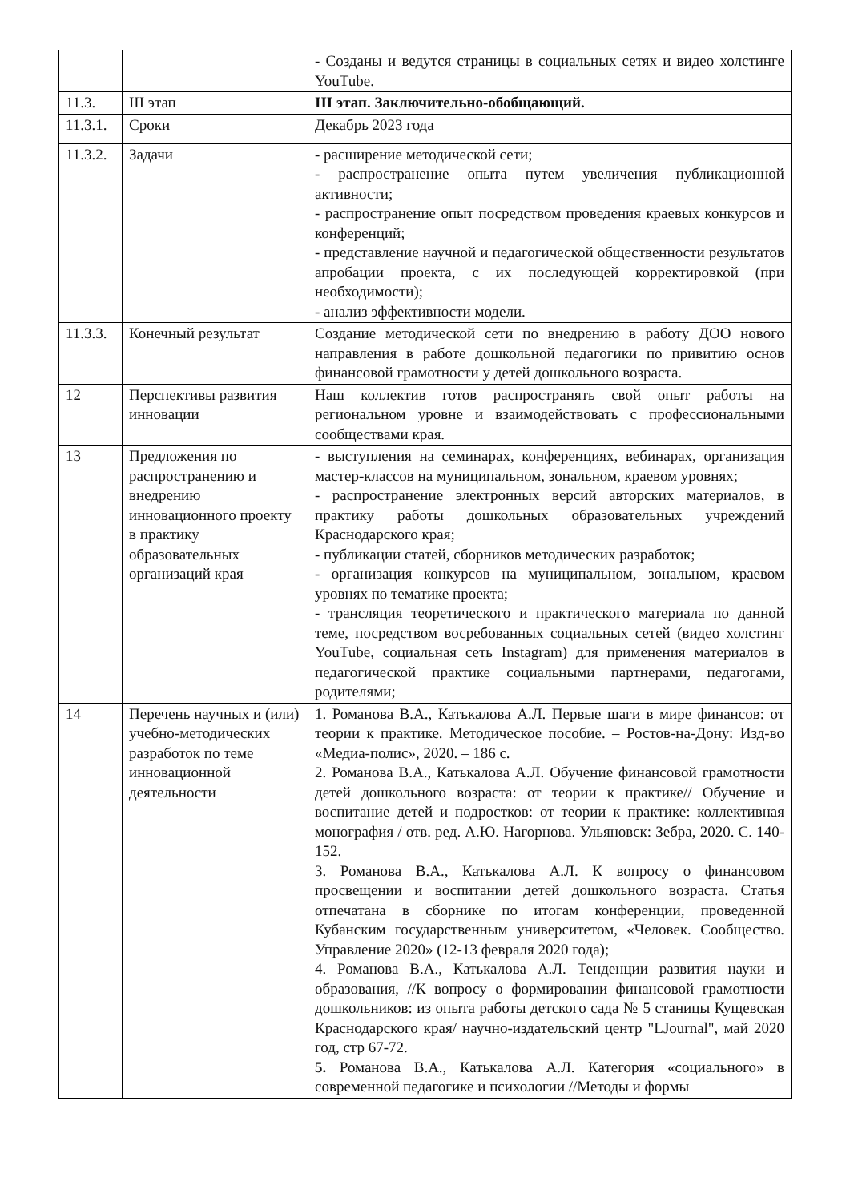| | | - Созданы и ведутся страницы в социальных сетях и видео холстинге YouTube. |
| 11.3. | III этап | III этап. Заключительно-обобщающий. |
| 11.3.1. | Сроки | Декабрь 2023 года |
| 11.3.2. | Задачи | - расширение методической сети; - распространение опыта путем увеличения публикационной активности; - распространение опыт посредством проведения краевых конкурсов и конференций; - представление научной и педагогической общественности результатов апробации проекта, с их последующей корректировкой (при необходимости); - анализ эффективности модели. |
| 11.3.3. | Конечный результат | Создание методической сети по внедрению в работу ДОО нового направления в работе дошкольной педагогики по привитию основ финансовой грамотности у детей дошкольного возраста. |
| 12 | Перспективы развития инновации | Наш коллектив готов распространять свой опыт работы на региональном уровне и взаимодействовать с профессиональными сообществами края. |
| 13 | Предложения по распространению и внедрению инновационного проекту в практику образовательных организаций края | - выступления на семинарах, конференциях, вебинарах, организация мастер-классов на муниципальном, зональном, краевом уровнях; - распространение электронных версий авторских материалов, в практику работы дошкольных образовательных учреждений Краснодарского края; - публикации статей, сборников методических разработок; - организация конкурсов на муниципальном, зональном, краевом уровнях по тематике проекта; - трансляция теоретического и практического материала по данной теме, посредством восребованных социальных сетей (видео холстинг YouTube, социальная сеть Instagram) для применения материалов в педагогической практике социальными партнерами, педагогами, родителями; |
| 14 | Перечень научных и (или) учебно-методических разработок по теме инновационной деятельности | 1. Романова В.А., Катькалова А.Л. Первые шаги в мире финансов: от теории к практике. Методическое пособие. – Ростов-на-Дону: Изд-во «Медиа-полис», 2020. – 186 с. 2. Романова В.А., Катькалова А.Л. Обучение финансовой грамотности детей дошкольного возраста: от теории к практике// Обучение и воспитание детей и подростков: от теории к практике: коллективная монография / отв. ред. А.Ю. Нагорнова. Ульяновск: Зебра, 2020. С. 140-152. 3. Романова В.А., Катькалова А.Л. К вопросу о финансовом просвещении и воспитании детей дошкольного возраста. Статья отпечатана в сборнике по итогам конференции, проведенной Кубанским государственным университетом, «Человек. Сообщество. Управление 2020» (12-13 февраля 2020 года); 4. Романова В.А., Катькалова А.Л. Тенденции развития науки и образования, //К вопросу о формировании финансовой грамотности дошкольников: из опыта работы детского сада № 5 станицы Кущевская Краснодарского края/ научно-издательский центр "LJournal", май 2020 год, стр 67-72. 5. Романова В.А., Катькалова А.Л. Категория «социального» в современной педагогике и психологии //Методы и формы |